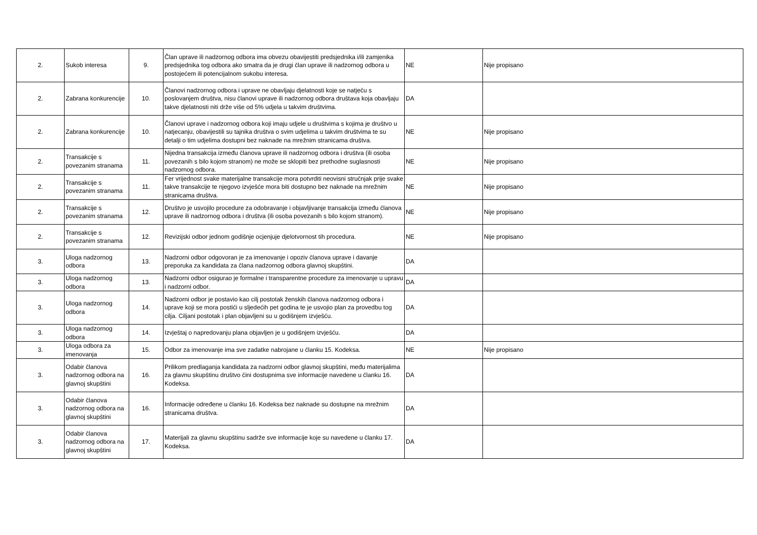| 2. | Sukob interesa | 9. | Član uprave ili nadzornog odbora ima obvezu obavijestiti predsjednika i/ili zamjenika predsjednika tog odbora ako smatra da je drugi član uprave ili nadzornog odbora u postojećem ili potencijalnom sukobu interesa. | NE | Nije propisano |
| 2. | Zabrana konkurencije | 10. | Članovi nadzornog odbora i uprave ne obavljaju djelatnosti koje se natječu s poslovanjem društva, nisu članovi uprave ili nadzornog odbora društava koja obavljaju takve djelatnosti niti drže više od 5% udjela u takvim društvima. | DA | |
| 2. | Zabrana konkurencije | 10. | Članovi uprave i nadzornog odbora koji imaju udjele u društvima s kojima je društvo u natjecanju, obavijestili su tajnika društva o svim udjelima u takvim društvima te su detalji o tim udjelima dostupni bez naknade na mrežnim stranicama društva. | NE | Nije propisano |
| 2. | Transakcije s povezanim stranama | 11. | Nijedna transakcija između članova uprave ili nadzornog odbora i društva (ili osoba povezanih s bilo kojom stranom) ne može se sklopiti bez prethodne suglasnosti nadzornog odbora. | NE | Nije propisano |
| 2. | Transakcije s povezanim stranama | 11. | Fer vrijednost svake materijalne transakcije mora potvrditi neovisni stručnjak prije svake takve transakcije te njegovo izvješće mora biti dostupno bez naknade na mrežnim stranicama društva. | NE | Nije propisano |
| 2. | Transakcije s povezanim stranama | 12. | Društvo je usvojilo procedure za odobravanje i objavljivanje transakcija između članova uprave ili nadzornog odbora i društva (ili osoba povezanih s bilo kojom stranom). | NE | Nije propisano |
| 2. | Transakcije s povezanim stranama | 12. | Revizijski odbor jednom godišnje ocjenjuje djelotvornost tih procedura. | NE | Nije propisano |
| 3. | Uloga nadzornog odbora | 13. | Nadzorni odbor odgovoran je za imenovanje i opoziv članova uprave i davanje preporuka za kandidata za člana nadzornog odbora glavnoj skupštini. | DA | |
| 3. | Uloga nadzornog odbora | 13. | Nadzorni odbor osigurao je formalne i transparentne procedure za imenovanje u upravu i nadzorni odbor. | DA | |
| 3. | Uloga nadzornog odbora | 14. | Nadzorni odbor je postavio kao cilj postotak ženskih članova nadzornog odbora i uprave koji se mora postići u sljedećih pet godina te je usvojio plan za provedbu tog cilja. Ciljani postotak i plan objavljeni su u godišnjem izvješću. | DA | |
| 3. | Uloga nadzornog odbora | 14. | Izvještaj o napredovanju plana objavljen je u godišnjem izvješću. | DA | |
| 3. | Uloga odbora za imenovanja | 15. | Odbor za imenovanje ima sve zadatke nabrojane u članku 15. Kodeksa. | NE | Nije propisano |
| 3. | Odabir članova nadzornog odbora na glavnoj skupštini | 16. | Prilikom predlaganja kandidata za nadzorni odbor glavnoj skupštini, među materijalima za glavnu skupštinu društvo čini dostupnima sve informacije navedene u članku 16. Kodeksa. | DA | |
| 3. | Odabir članova nadzornog odbora na glavnoj skupštini | 16. | Informacije određene u članku 16. Kodeksa bez naknade su dostupne na mrežnim stranicama društva. | DA | |
| 3. | Odabir članova nadzornog odbora na glavnoj skupštini | 17. | Materijali za glavnu skupštinu sadrže sve informacije koje su navedene u članku 17. Kodeksa. | DA | |